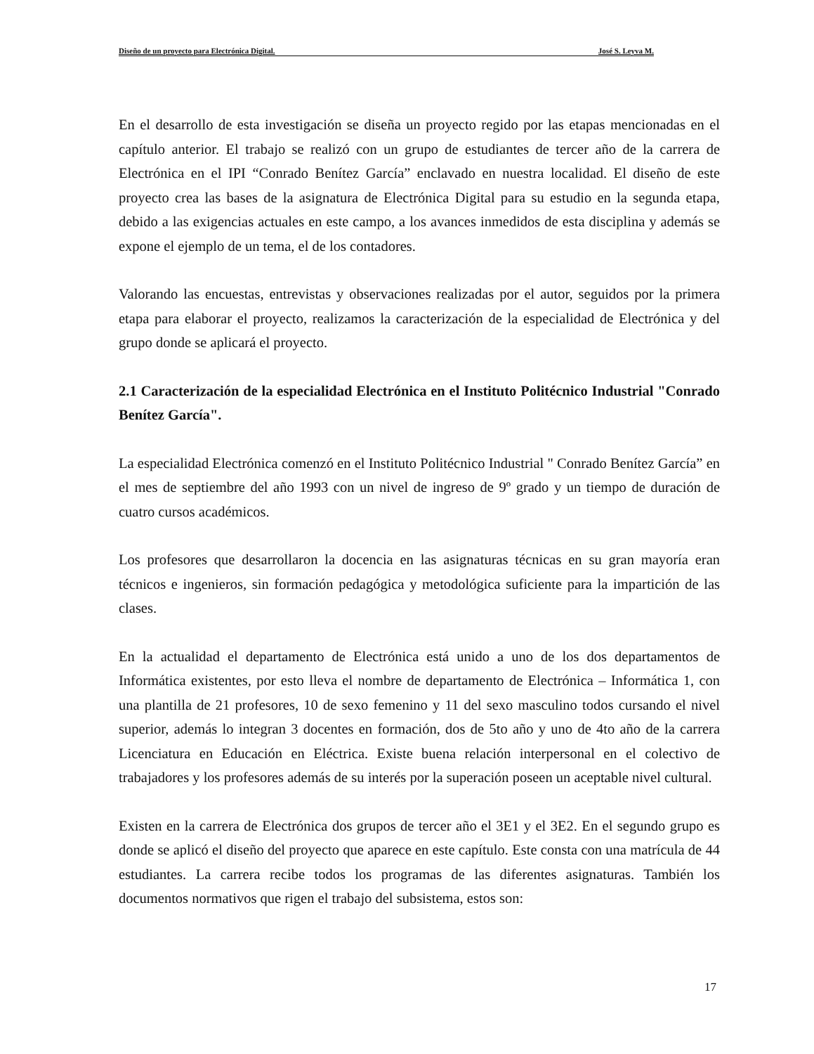Diseño de un proyecto para Electrónica Digital. José S. Leyva M.
En el desarrollo de esta investigación se diseña un proyecto regido por las etapas mencionadas en el capítulo anterior. El trabajo se realizó con un grupo de estudiantes de tercer año de la carrera de Electrónica en el IPI “Conrado Benítez García” enclavado en nuestra localidad. El diseño de este proyecto crea las bases de la asignatura de Electrónica Digital para su estudio en la segunda etapa, debido a las exigencias actuales en este campo, a los avances inmedidos de esta disciplina y además se expone el ejemplo de un tema, el de los contadores.
Valorando las encuestas, entrevistas y observaciones realizadas por el autor, seguidos por la primera etapa para elaborar el proyecto, realizamos la caracterización de la especialidad de Electrónica y del grupo donde se aplicará el proyecto.
2.1 Caracterización de la especialidad Electrónica en el Instituto Politécnico Industrial "Conrado Benítez García".
La especialidad Electrónica comenzó en el Instituto Politécnico Industrial " Conrado Benítez García” en el mes de septiembre del año 1993 con un nivel de ingreso de 9º grado y un tiempo de duración de cuatro cursos académicos.
Los profesores que desarrollaron la docencia en las asignaturas técnicas en su gran mayoría eran técnicos e ingenieros, sin formación pedagógica y metodológica suficiente para la impartición de las clases.
En la actualidad el departamento de Electrónica está unido a uno de los dos departamentos de Informática existentes, por esto lleva el nombre de departamento de Electrónica – Informática 1, con una plantilla de 21 profesores, 10 de sexo femenino y 11 del sexo masculino todos cursando el nivel superior, además lo integran 3 docentes en formación, dos de 5to año y uno de 4to año de la carrera Licenciatura en Educación en Eléctrica. Existe buena relación interpersonal en el colectivo de trabajadores y los profesores además de su interés por la superación poseen un aceptable nivel cultural.
Existen en la carrera de Electrónica dos grupos de tercer año el 3E1 y el 3E2. En el segundo grupo es donde se aplicó el diseño del proyecto que aparece en este capítulo. Este consta con una matrícula de 44 estudiantes. La carrera recibe todos los programas de las diferentes asignaturas. También los documentos normativos que rigen el trabajo del subsistema, estos son:
17